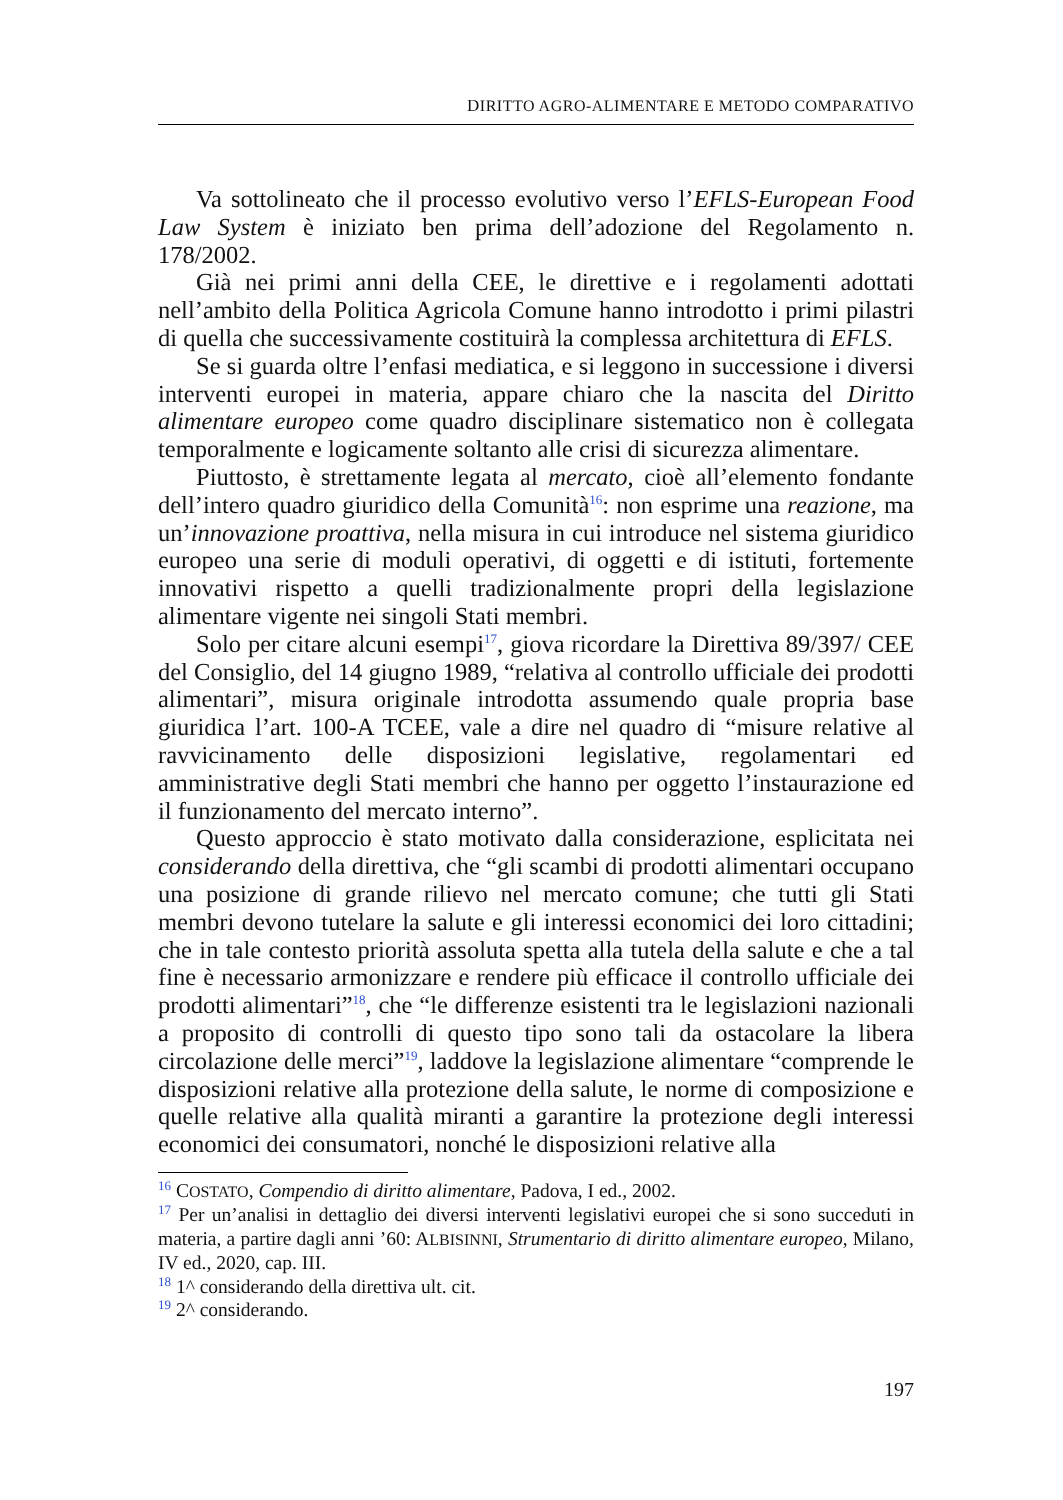DIRITTO AGRO-ALIMENTARE E METODO COMPARATIVO
Va sottolineato che il processo evolutivo verso l’EFLS-European Food Law System è iniziato ben prima dell’adozione del Regolamento n. 178/2002.
Già nei primi anni della CEE, le direttive e i regolamenti adottati nell’ambito della Politica Agricola Comune hanno introdotto i primi pilastri di quella che successivamente costituirà la complessa architettura di EFLS.
Se si guarda oltre l’enfasi mediatica, e si leggono in successione i diversi interventi europei in materia, appare chiaro che la nascita del Diritto alimentare europeo come quadro disciplinare sistematico non è collegata temporalmente e logicamente soltanto alle crisi di sicurezza alimentare.
Piuttosto, è strettamente legata al mercato, cioè all’elemento fondante dell’intero quadro giuridico della Comunità<sup>16</sup>: non esprime una reazione, ma un’innovazione proattiva, nella misura in cui introduce nel sistema giuridico europeo una serie di moduli operativi, di oggetti e di istituti, fortemente innovativi rispetto a quelli tradizionalmente propri della legislazione alimentare vigente nei singoli Stati membri.
Solo per citare alcuni esempi<sup>17</sup>, giova ricordare la Direttiva 89/397/ CEE del Consiglio, del 14 giugno 1989, “relativa al controllo ufficiale dei prodotti alimentari”, misura originale introdotta assumendo quale propria base giuridica l’art. 100-A TCEE, vale a dire nel quadro di “misure relative al ravvicinamento delle disposizioni legislative, regolamentari ed amministrative degli Stati membri che hanno per oggetto l’instaurazione ed il funzionamento del mercato interno”.
Questo approccio è stato motivato dalla considerazione, esplicitata nei considerando della direttiva, che “gli scambi di prodotti alimentari occupano una posizione di grande rilievo nel mercato comune; che tutti gli Stati membri devono tutelare la salute e gli interessi economici dei loro cittadini; che in tale contesto priorità assoluta spetta alla tutela della salute e che a tal fine è necessario armonizzare e rendere più efficace il controllo ufficiale dei prodotti alimentari”<sup>18</sup>, che “le differenze esistenti tra le legislazioni nazionali a proposito di controlli di questo tipo sono tali da ostacolare la libera circolazione delle merci”<sup>19</sup>, laddove la legislazione alimentare “comprende le disposizioni relative alla protezione della salute, le norme di composizione e quelle relative alla qualità miranti a garantire la protezione degli interessi economici dei consumatori, nonché le disposizioni relative alla
<sup>16</sup> COSTATO, Compendio di diritto alimentare, Padova, I ed., 2002.
<sup>17</sup> Per un’analisi in dettaglio dei diversi interventi legislativi europei che si sono succeduti in materia, a partire dagli anni ’60: ALBISINNI, Strumentario di diritto alimentare europeo, Milano, IV ed., 2020, cap. III.
<sup>18</sup> 1^ considerando della direttiva ult. cit.
<sup>19</sup> 2^ considerando.
197